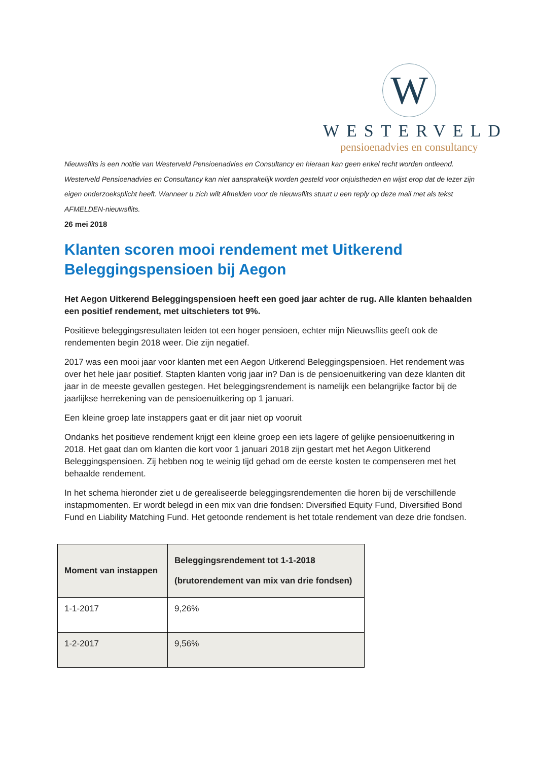W
WESTERVELD
pensioenadvies en consultancy
Nieuwsflits is een notitie van Westerveld Pensioenadvies en Consultancy en hieraan kan geen enkel recht worden ontleend. Westerveld Pensioenadvies en Consultancy kan niet aansprakelijk worden gesteld voor onjuistheden en wijst erop dat de lezer zijn eigen onderzoeksplicht heeft. Wanneer u zich wilt Afmelden voor de nieuwsflits stuurt u een reply op deze mail met als tekst AFMELDEN-nieuwsflits.
26 mei 2018
Klanten scoren mooi rendement met Uitkerend Beleggingspensioen bij Aegon
Het Aegon Uitkerend Beleggingspensioen heeft een goed jaar achter de rug. Alle klanten behaalden een positief rendement, met uitschieters tot 9%.
Positieve beleggingsresultaten leiden tot een hoger pensioen, echter mijn Nieuwsflits geeft ook de rendementen begin 2018 weer. Die zijn negatief.
2017 was een mooi jaar voor klanten met een Aegon Uitkerend Beleggingspensioen. Het rendement was over het hele jaar positief. Stapten klanten vorig jaar in? Dan is de pensioenuitkering van deze klanten dit jaar in de meeste gevallen gestegen. Het beleggingsrendement is namelijk een belangrijke factor bij de jaarlijkse herrekening van de pensioenuitkering op 1 januari.
Een kleine groep late instappers gaat er dit jaar niet op vooruit
Ondanks het positieve rendement krijgt een kleine groep een iets lagere of gelijke pensioenuitkering in 2018. Het gaat dan om klanten die kort voor 1 januari 2018 zijn gestart met het Aegon Uitkerend Beleggingspensioen. Zij hebben nog te weinig tijd gehad om de eerste kosten te compenseren met het behaalde rendement.
In het schema hieronder ziet u de gerealiseerde beleggingsrendementen die horen bij de verschillende instapmomenten. Er wordt belegd in een mix van drie fondsen: Diversified Equity Fund, Diversified Bond Fund en Liability Matching Fund. Het getoonde rendement is het totale rendement van deze drie fondsen.
| Moment van instappen | Beleggingsrendement tot 1-1-2018 (brutorendement van mix van drie fondsen) |
| --- | --- |
| 1-1-2017 | 9,26% |
| 1-2-2017 | 9,56% |